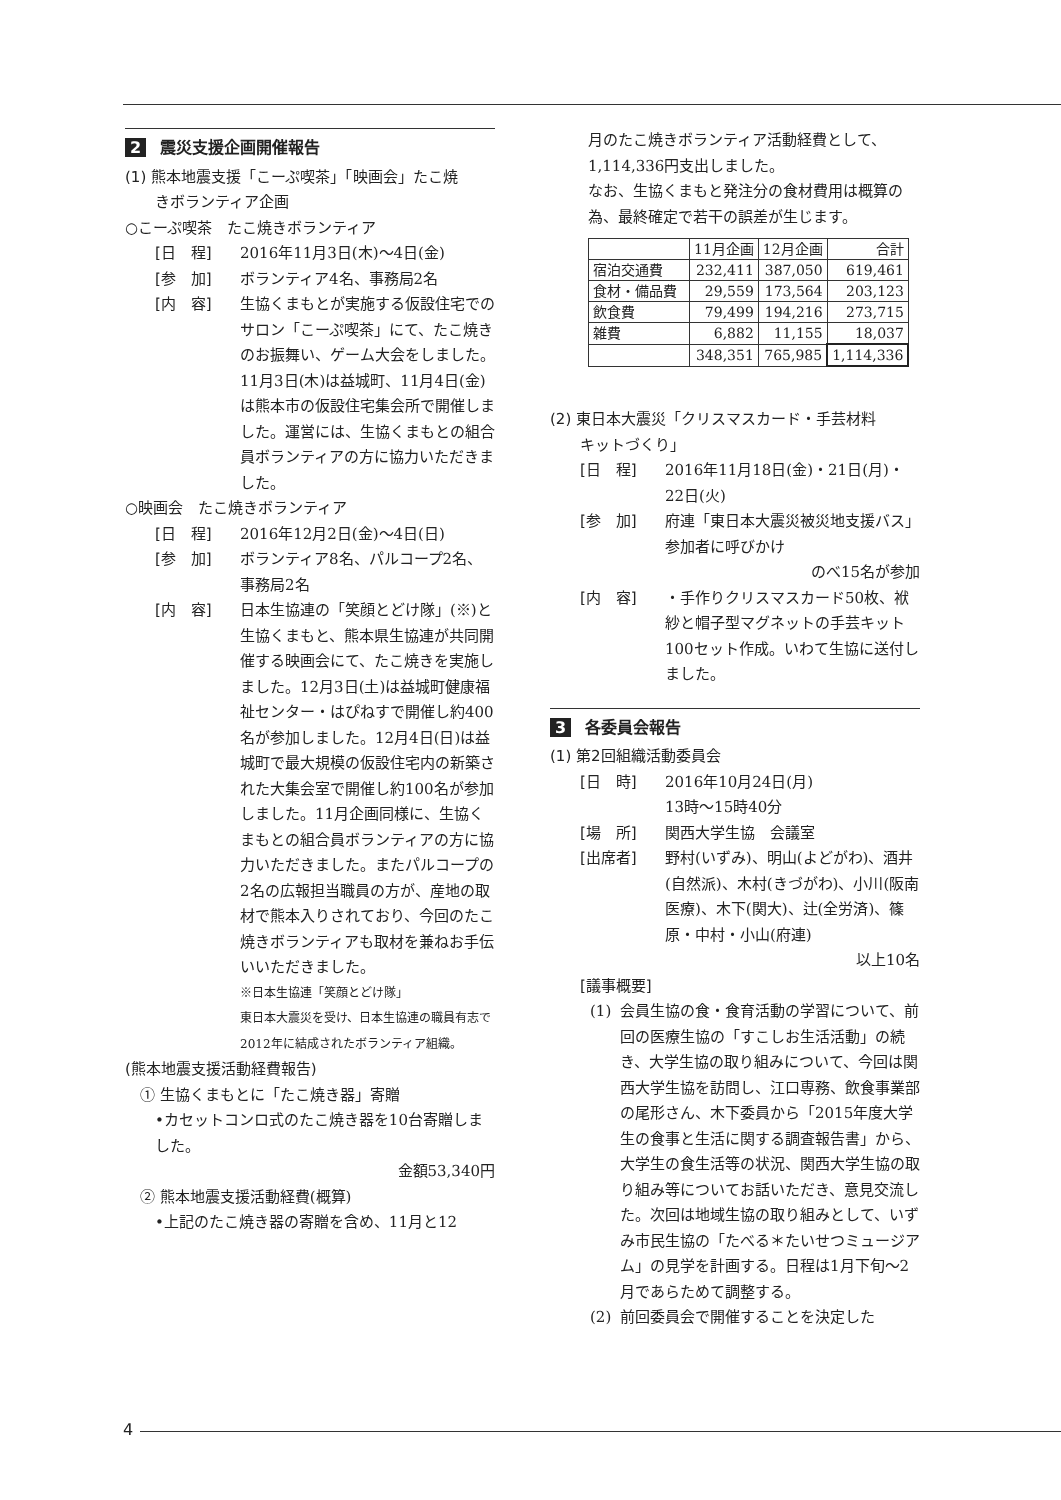2 震災支援企画開催報告
(1) 熊本地震支援「こーぷ喫茶」「映画会」たこ焼
　　きボランティア企画
○こーぷ喫茶　たこ焼きボランティア
[日　程] 2016年11月3日(木)～4日(金)
[参　加] ボランティア4名、事務局2名
[内　容] 生協くまもとが実施する仮設住宅でのサロン「こーぷ喫茶」にて、たこ焼きのお振舞い、ゲーム大会をしました。11月3日(木)は益城町、11月4日(金)は熊本市の仮設住宅集会所で開催しました。運営には、生協くまもとの組合員ボランティアの方に協力いただきました。
○映画会　たこ焼きボランティア
[日　程] 2016年12月2日(金)～4日(日)
[参　加] ボランティア8名、パルコープ2名、事務局2名
[内　容] 日本生協連の「笑顔とどけ隊」(※)と生協くまもと、熊本県生協連が共同開催する映画会にて、たこ焼きを実施しました。12月3日(土)は益城町健康福祉センター・はぴねすで開催し約400名が参加しました。12月4日(日)は益城町で最大規模の仮設住宅内の新築された大集会室で開催し約100名が参加しました。11月企画同様に、生協くまもとの組合員ボランティアの方に協力いただきました。またパルコープの2名の広報担当職員の方が、産地の取材で熊本入りされており、今回のたこ焼きボランティアも取材を兼ねお手伝いいただきました。
※日本生協連「笑顔とどけ隊」
東日本大震災を受け、日本生協連の職員有志で2012年に結成されたボランティア組織。
(熊本地震支援活動経費報告)
　① 生協くまもとに「たこ焼き器」寄贈
•カセットコンロ式のたこ焼き器を10台寄贈しました。
金額53,340円
　② 熊本地震支援活動経費(概算)
•上記のたこ焼き器の寄贈を含め、11月と12
月のたこ焼きボランティア活動経費として、1,114,336円支出しました。
なお、生協くまもと発注分の食材費用は概算の為、最終確定で若干の誤差が生じます。
| | 11月企画 | 12月企画 | 合計 |
| 宿泊交通費 | 232,411 | 387,050 | 619,461 |
| 食材・備品費 | 29,559 | 173,564 | 203,123 |
| 飲食費 | 79,499 | 194,216 | 273,715 |
| 雑費 | 6,882 | 11,155 | 18,037 |
| | 348,351 | 765,985 | 1,114,336 |
(2) 東日本大震災「クリスマスカード・手芸材料
　　キットづくり」
[日　程] 2016年11月18日(金)・21日(月)・22日(火)
[参　加] 府連「東日本大震災被災地支援バス」参加者に呼びかけ
のべ15名が参加
[内　容] ・手作りクリスマスカード50枚、袱紗と帽子型マグネットの手芸キット100セット作成。いわて生協に送付しました。
3 各委員会報告
(1) 第2回組織活動委員会
[日　時] 2016年10月24日(月)
13時～15時40分
[場　所] 関西大学生協　会議室
[出席者] 野村(いずみ)、明山(よどがわ)、酒井(自然派)、木村(きづがわ)、小川(阪南医療)、木下(関大)、辻(全労済)、篠原・中村・小山(府連)
以上10名
[議事概要]
(1) 会員生協の食・食育活動の学習について、前回の医療生協の「すこしお生活活動」の続き、大学生協の取り組みについて、今回は関西大学生協を訪問し、江口専務、飲食事業部の尾形さん、木下委員から「2015年度大学生の食事と生活に関する調査報告書」から、大学生の食生活等の状況、関西大学生協の取り組み等についてお話いただき、意見交流した。次回は地域生協の取り組みとして、いずみ市民生協の「たべる＊たいせつミュージアム」の見学を計画する。日程は1月下旬～2月であらためて調整する。
(2) 前回委員会で開催することを決定した
4